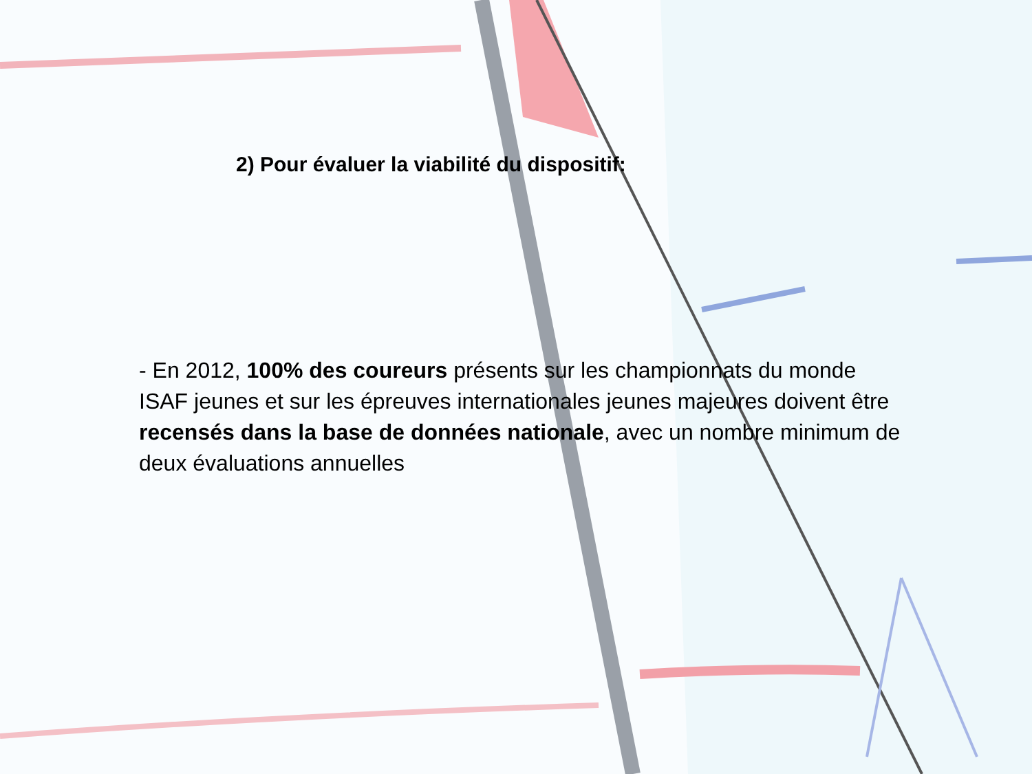2) Pour évaluer la viabilité du dispositif:
- En 2012, 100% des coureurs présents sur les championnats du monde ISAF jeunes et sur les épreuves internationales jeunes majeures doivent être recensés dans la base de données nationale, avec un nombre minimum de deux évaluations annuelles